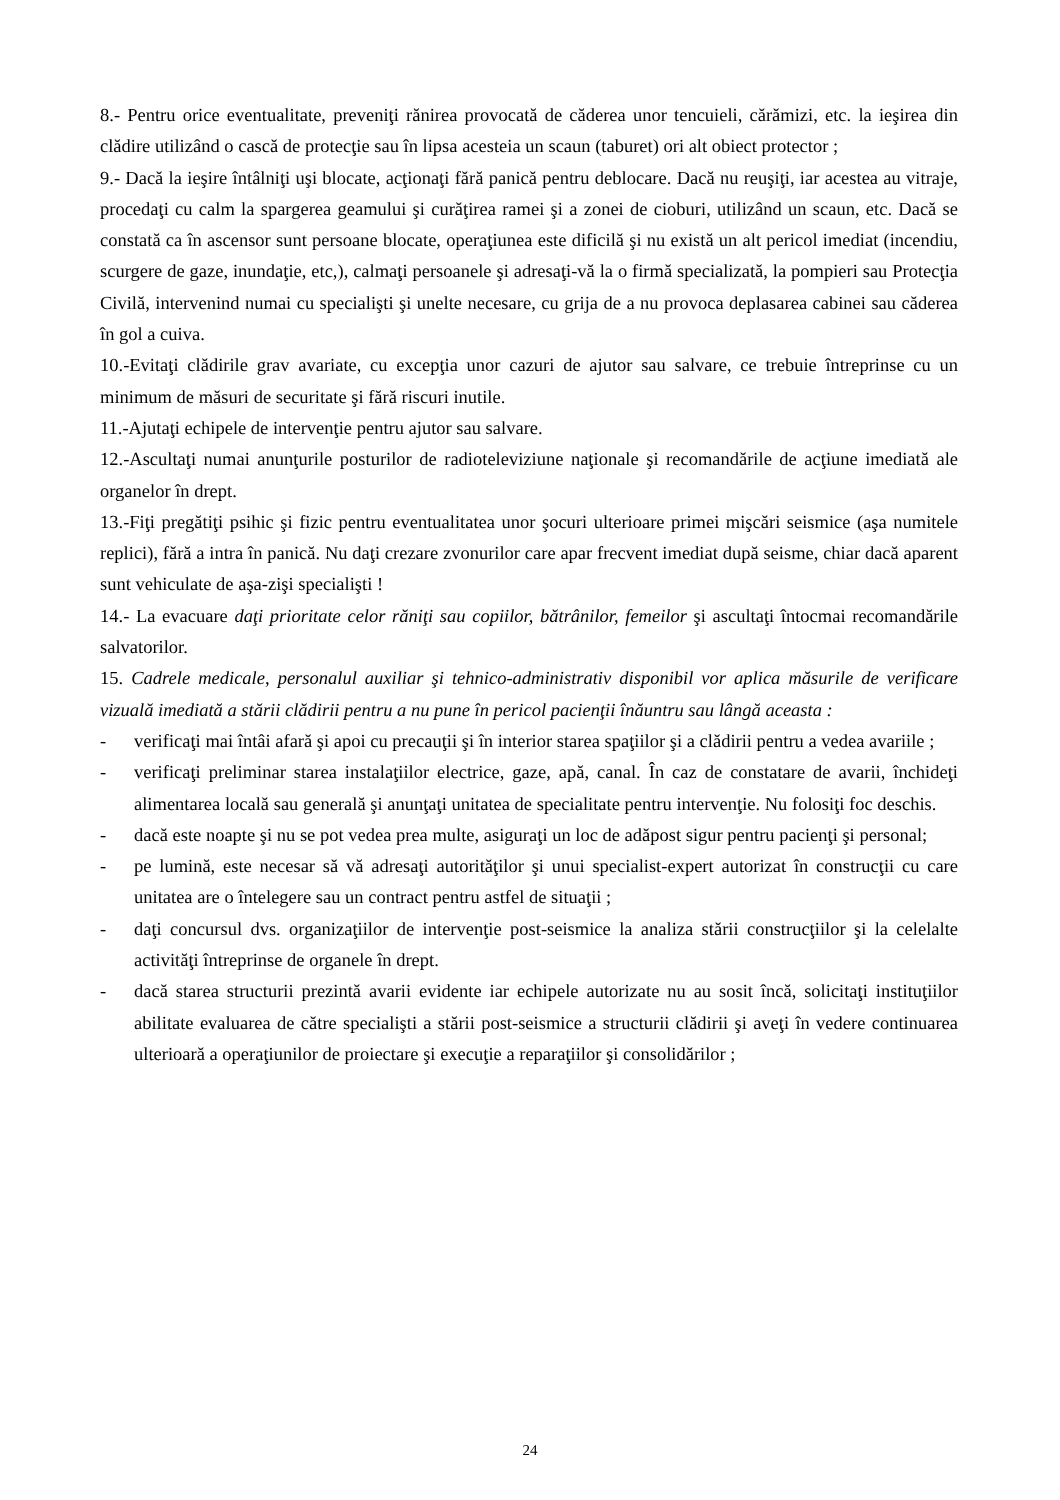8.- Pentru orice eventualitate, preveniţi rănirea provocată de căderea unor tencuieli, cărămizi, etc. la ieşirea din clădire utilizând o cască de protecţie sau în lipsa acesteia un scaun (taburet) ori alt obiect protector ;
9.- Dacă la ieşire întâlniţi uşi blocate, acţionaţi fără panică pentru deblocare. Dacă nu reuşiţi, iar acestea au vitraje, procedaţi cu calm la spargerea geamului şi curăţirea ramei şi a zonei de cioburi, utilizând un scaun, etc. Dacă se constată ca în ascensor sunt persoane blocate, operaţiunea este dificilă şi nu există un alt pericol imediat (incendiu, scurgere de gaze, inundaţie, etc,), calmaţi persoanele şi adresaţi-vă la o firmă specializată, la pompieri sau Protecţia Civilă, intervenind numai cu specialişti şi unelte necesare, cu grija de a nu provoca deplasarea cabinei sau căderea în gol a cuiva.
10.-Evitaţi clădirile grav avariate, cu excepţia unor cazuri de ajutor sau salvare, ce trebuie întreprinse cu un minimum de măsuri de securitate şi fără riscuri inutile.
11.-Ajutaţi echipele de intervenţie pentru ajutor sau salvare.
12.-Ascultaţi numai anunţurile posturilor de radioteleviziune naţionale şi recomandările de acţiune imediată ale organelor în drept.
13.-Fiţi pregătiţi psihic şi fizic pentru eventualitatea unor şocuri ulterioare primei mişcări seismice (aşa numitele replici), fără a intra în panică. Nu daţi crezare zvonurilor care apar frecvent imediat după seisme, chiar dacă aparent sunt vehiculate de aşa-zişi specialişti !
14.- La evacuare daţi prioritate celor răniţi sau copiilor, bătrânilor, femeilor şi ascultaţi întocmai recomandările salvatorilor.
15. Cadrele medicale, personalul auxiliar şi tehnico-administrativ disponibil vor aplica măsurile de verificare vizuală imediată a stării clădirii pentru a nu pune în pericol pacienţii înăuntru sau lângă aceasta :
- verificaţi mai întâi afară şi apoi cu precauţii şi în interior starea spaţiilor şi a clădirii pentru a vedea avariile ;
- verificaţi preliminar starea instalaţiilor electrice, gaze, apă, canal. În caz de constatare de avarii, închideţi alimentarea locală sau generală şi anunţaţi unitatea de specialitate pentru intervenţie. Nu folosiţi foc deschis.
- dacă este noapte şi nu se pot vedea prea multe, asiguraţi un loc de adăpost sigur pentru pacienţi şi personal;
- pe lumină, este necesar să vă adresaţi autorităţilor şi unui specialist-expert autorizat în construcţii cu care unitatea are o întelegere sau un contract pentru astfel de situaţii ;
- daţi concursul dvs. organizaţiilor de intervenţie post-seismice la analiza stării construcţiilor şi la celelalte activităţi întreprinse de organele în drept.
- dacă starea structurii prezintă avarii evidente iar echipele autorizate nu au sosit încă, solicitaţi instituţiilor abilitate evaluarea de către specialişti a stării post-seismice a structurii clădirii şi aveţi în vedere continuarea ulterioară a operaţiunilor de proiectare şi execuţie a reparaţiilor şi consolidărilor ;
24